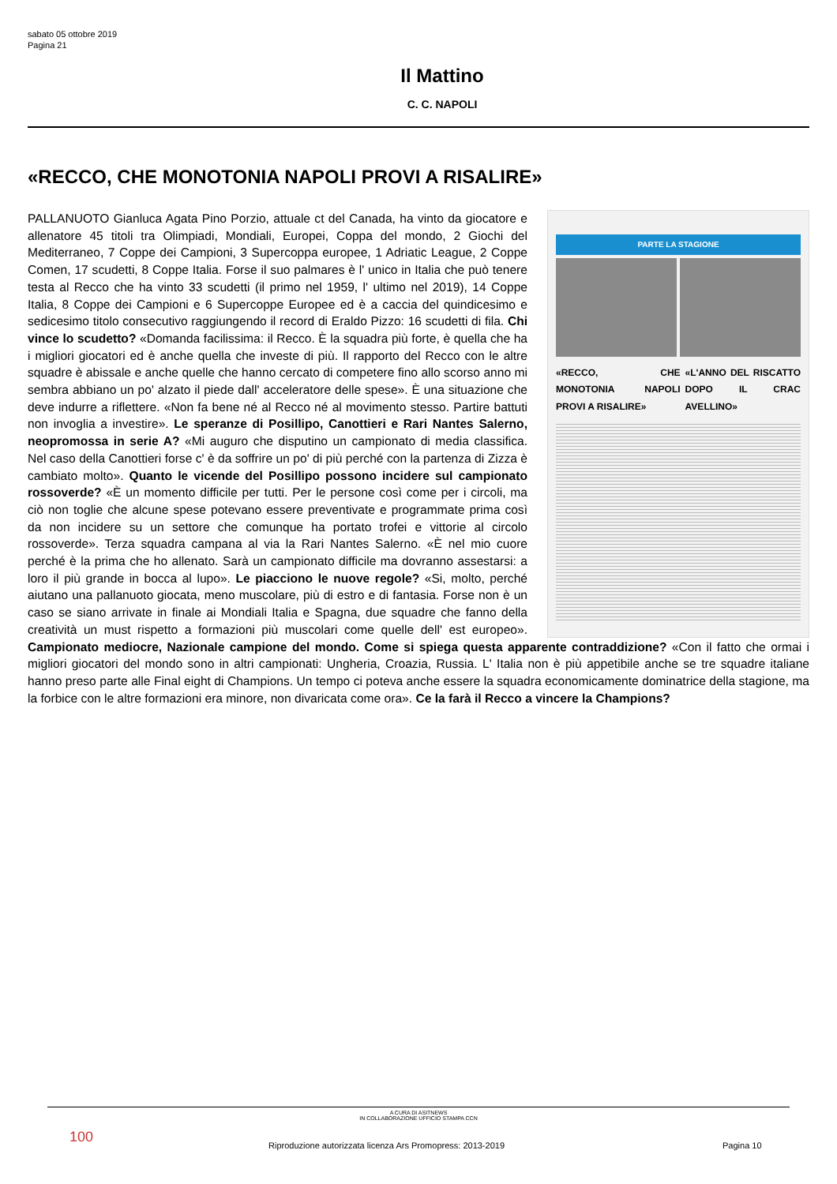sabato 05 ottobre 2019
Pagina 21
Il Mattino
C. C. NAPOLI
«RECCO, CHE MONOTONIA NAPOLI PROVI A RISALIRE»
PARTE LA STAGIONE
«RECCO, CHE MONOTONIA NAPOLI PROVI A RISALIRE»
«L'ANNO DEL RISCATTO DOPO IL CRAC AVELLINO»
PALLANUOTO Gianluca Agata Pino Porzio, attuale ct del Canada, ha vinto da giocatore e allenatore 45 titoli tra Olimpiadi, Mondiali, Europei, Coppa del mondo, 2 Giochi del Mediterraneo, 7 Coppe dei Campioni, 3 Supercoppa europee, 1 Adriatic League, 2 Coppe Comen, 17 scudetti, 8 Coppe Italia. Forse il suo palmares è l' unico in Italia che può tenere testa al Recco che ha vinto 33 scudetti (il primo nel 1959, l' ultimo nel 2019), 14 Coppe Italia, 8 Coppe dei Campioni e 6 Supercoppe Europee ed è a caccia del quindicesimo e sedicesimo titolo consecutivo raggiungendo il record di Eraldo Pizzo: 16 scudetti di fila. Chi vince lo scudetto? «Domanda facilissima: il Recco. È la squadra più forte, è quella che ha i migliori giocatori ed è anche quella che investe di più. Il rapporto del Recco con le altre squadre è abissale e anche quelle che hanno cercato di competere fino allo scorso anno mi sembra abbiano un po' alzato il piede dall' acceleratore delle spese». È una situazione che deve indurre a riflettere. «Non fa bene né al Recco né al movimento stesso. Partire battuti non invoglia a investire». Le speranze di Posillipo, Canottieri e Rari Nantes Salerno, neopromossa in serie A? «Mi auguro che disputino un campionato di media classifica. Nel caso della Canottieri forse c' è da soffrire un po' di più perché con la partenza di Zizza è cambiato molto». Quanto le vicende del Posillipo possono incidere sul campionato rossoverde? «È un momento difficile per tutti. Per le persone così come per i circoli, ma ciò non toglie che alcune spese potevano essere preventivate e programmate prima così da non incidere su un settore che comunque ha portato trofei e vittorie al circolo rossoverde». Terza squadra campana al via la Rari Nantes Salerno. «È nel mio cuore perché è la prima che ho allenato. Sarà un campionato difficile ma dovranno assestarsi: a loro il più grande in bocca al lupo». Le piacciono le nuove regole? «Si, molto, perché aiutano una pallanuoto giocata, meno muscolare, più di estro e di fantasia. Forse non è un caso se siano arrivate in finale ai Mondiali Italia e Spagna, due squadre che fanno della creatività un must rispetto a formazioni più muscolari come quelle dell' est europeo». Campionato mediocre, Nazionale campione del mondo. Come si spiega questa apparente contraddizione? «Con il fatto che ormai i migliori giocatori del mondo sono in altri campionati: Ungheria, Croazia, Russia. L' Italia non è più appetibile anche se tre squadre italiane hanno preso parte alle Final eight di Champions. Un tempo ci poteva anche essere la squadra economicamente dominatrice della stagione, ma la forbice con le altre formazioni era minore, non divaricata come ora». Ce la farà il Recco a vincere la Champions?
A CURA DI ASITNEWS
IN COLLABORAZIONE UFFICIO STAMPA CCN
100
Riproduzione autorizzata licenza Ars Promopress: 2013-2019 Pagina 10